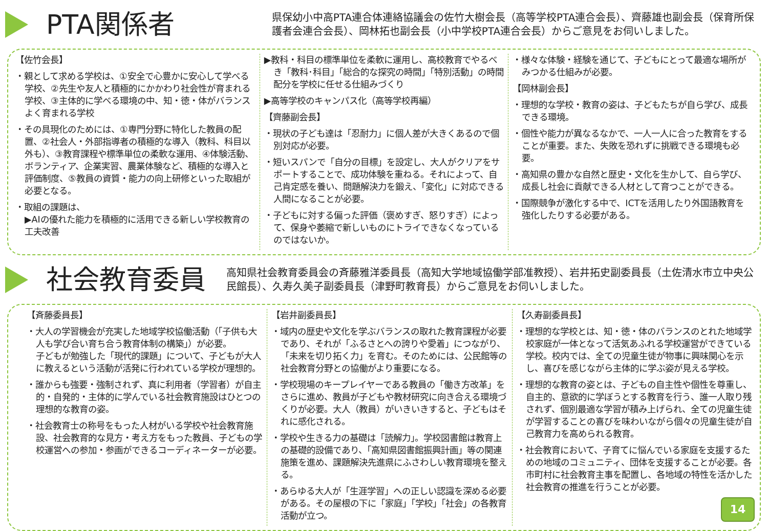PTA関係者
県保幼小中高PTA連合体連絡協議会の佐竹大樹会長（高等学校PTA連合会長）、齊藤雄也副会長（保育所保護者会連合会長）、岡林拓也副会長（小中学校PTA連合会長）からご意見をお伺いしました。
【佐竹会長】
・親として求める学校は、①安全で心豊かに安心して学べる学校、②先生や友人と積極的にかかわり社会性が育まれる学校、③主体的に学べる環境の中、知・徳・体がバランスよく育まれる学校
・その具現化のためには、①専門分野に特化した教員の配置、②社会人・外部指導者の積極的な導入（教科、科目以外も）、③教育課程や標準単位の柔軟な運用、④体験活動、ボランティア、企業実習、農業体験など、積極的な導入と評価制度、⑤教員の資質・能力の向上研修といった取組が必要となる。
・取組の課題は、
▶AIの優れた能力を積極的に活用できる新しい学校教育の工夫改善
▶教科・科目の標準単位を柔軟に運用し、高校教育でやるべき「教科･科目」「総合的な探究の時間」「特別活動」の時間配分を学校に任せる仕組みづくり
▶高等学校のキャンパス化（高等学校再編）
【齊藤副会長】
・現状の子ども達は「忍耐力」に個人差が大きくあるので個別対応が必要。
・短いスパンで「自分の目標」を設定し、大人がクリアをサポートすることで、成功体験を重ねる。それによって、自己肯定感を養い、問題解決力を鍛え、「変化」に対応できる人間になることが必要。
・子どもに対する偏った評価（褒めすぎ、怒りすぎ）によって、保身や萎縮で新しいものにトライできなくなっているのではないか。
・様々な体験・経験を通じて、子どもにとって最適な場所がみつかる仕組みが必要。
【岡林副会長】
・理想的な学校・教育の姿は、子どもたちが自ら学び、成長できる環境。
・個性や能力が異なるなかで、一人一人に合った教育をすることが重要。また、失敗を恐れずに挑戦できる環境も必要。
・高知県の豊かな自然と歴史・文化を生かして、自ら学び、成長し社会に貢献できる人材として育つことができる。
・国際競争が激化する中で、ICTを活用したり外国語教育を強化したりする必要がある。
社会教育委員
高知県社会教育委員会の斉藤雅洋委員長（高知大学地域協働学部准教授）、岩井拓史副委員長（土佐清水市立中央公民館長）、久寿久美子副委員長（津野町教育長）からご意見をお伺いしました。
【斉藤委員長】
・大人の学習機会が充実した地域学校協働活動（「子供も大人も学び合い育ち合う教育体制の構築」）が必要。
子どもが勉強した「現代的課題」について、子どもが大人に教えるという活動が活発に行われている学校が理想的。
・誰からも強要・強制されず、真に利用者（学習者）が自主的・自発的・主体的に学んでいる社会教育施設はひとつの理想的な教育の姿。
・社会教育士の称号をもった人材がいる学校や社会教育施設、社会教育的な見方・考え方をもった教員、子どもの学校運営への参加・参画ができるコーディネーターが必要。
【岩井副委員長】
・域内の歴史や文化を学ぶバランスの取れた教育課程が必要であり、それが「ふるさとへの誇りや愛着」につながり、「未来を切り拓く力」を育む。そのためには、公民館等の社会教育分野との協働がより重要になる。
・学校現場のキープレイヤーである教員の「働き方改革」をさらに進め、教員が子どもや教材研究に向き合える環境づくりが必要。大人（教員）がいきいきすると、子どもはそれに感化される。
・学校や生きる力の基礎は「読解力」。学校図書館は教育上の基礎的設備であり、「高知県図書館振興計画」等の関連施策を進め、課題解決先進県にふさわしい教育環境を整える。
・あらゆる大人が「生涯学習」への正しい認識を深める必要がある。その屋根の下に「家庭」「学校」「社会」の各教育活動が立つ。
【久寿副委員長】
・理想的な学校とは、知・徳・体のバランスのとれた地域学校家庭が一体となって活気あふれる学校運営ができている学校。校内では、全ての児童生徒が物事に興味関心を示し、喜びを感じながら主体的に学ぶ姿が見える学校。
・理想的な教育の姿とは、子どもの自主性や個性を尊重し、自主的、意欲的に学ぼうとする教育を行う、誰一人取り残されず、個別最適な学習が積み上げられ、全ての児童生徒が学習することの喜びを味わいながら個々の児童生徒が自己教育力を高められる教育。
・社会教育において、子育てに悩んでいる家庭を支援するための地域のコミュニティ、団体を支援することが必要。各市町村に社会教育主事を配置し、各地域の特性を活かした社会教育の推進を行うことが必要。
14